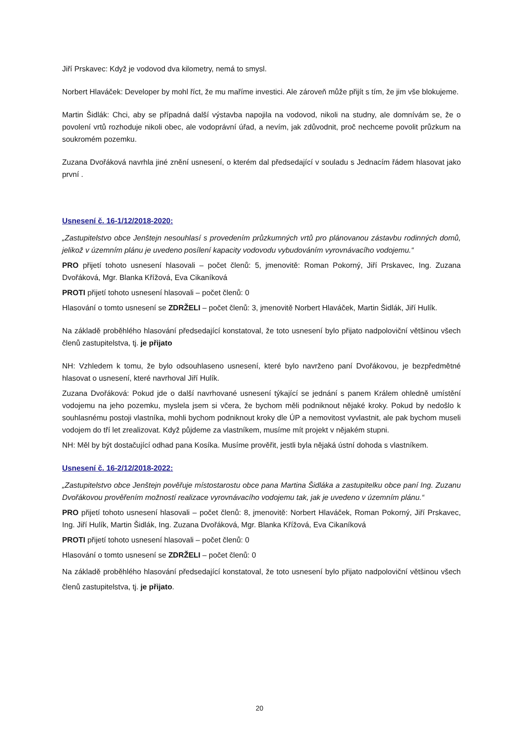Jiří Prskavec: Když je vodovod dva kilometry, nemá to smysl.
Norbert Hlaváček: Developer by mohl říct, že mu maříme investici. Ale zároveň může přijít s tím, že jim vše blokujeme.
Martin Šidlák: Chci, aby se případná další výstavba napojila na vodovod, nikoli na studny, ale domnívám se, že o povolení vrtů rozhoduje nikoli obec, ale vodoprávní úřad, a nevím, jak zdůvodnit, proč nechceme povolit průzkum na soukromém pozemku.
Zuzana Dvořáková navrhla jiné znění usnesení, o kterém dal předsedající v souladu s Jednacím řádem hlasovat jako první .
Usnesení č. 16-1/12/2018-2020:
„Zastupitelstvo obce Jenštejn nesouhlasí s provedením průzkumných vrtů pro plánovanou zástavbu rodinných domů, jelikož v územním plánu je uvedeno posílení kapacity vodovodu vybudováním vyrovnávacího vodojemu.“
PRO přijetí tohoto usnesení hlasovali – počet členů: 5, jmenovitě: Roman Pokorný, Jiří Prskavec, Ing. Zuzana Dvořáková, Mgr. Blanka Křížová, Eva Cikaníková
PROTI přijetí tohoto usnesení hlasovali – počet členů: 0
Hlasování o tomto usnesení se ZDRŽELI – počet členů: 3, jmenovitě Norbert Hlaváček, Martin Šidlák, Jiří Hulík.
Na základě proběhlého hlasování předsedající konstatoval, že toto usnesení bylo přijato nadpoloviční většinou všech členů zastupitelstva, tj. je přijato
NH: Vzhledem k tomu, že bylo odsouhlaseno usnesení, které bylo navrženo paní Dvořákovou, je bezpředmětné hlasovat o usnesení, které navrhoval Jiří Hulík.
Zuzana Dvořáková: Pokud jde o další navrhované usnesení týkající se jednání s panem Králem ohledně umístění vodojemu na jeho pozemku, myslela jsem si včera, že bychom měli podniknout nějaké kroky. Pokud by nedošlo k souhlasnému postoji vlastníka, mohli bychom podniknout kroky dle ÚP a nemovitost vyvlastnit, ale pak bychom museli vodojem do tří let zrealizovat. Když půjdeme za vlastníkem, musíme mít projekt v nějakém stupni.
NH: Měl by být dostačující odhad pana Kosíka. Musíme prověřit, jestli byla nějaká ústní dohoda s vlastníkem.
Usnesení č. 16-2/12/2018-2022:
„Zastupitelstvo obce Jenštejn pověřuje místostarostu obce pana Martina Šidláka a zastupitelku obce paní Ing. Zuzanu Dvořákovou prověřením možností realizace vyrovnávacího vodojemu tak, jak je uvedeno v územním plánu.“
PRO přijetí tohoto usnesení hlasovali – počet členů: 8, jmenovitě: Norbert Hlaváček, Roman Pokorný, Jiří Prskavec, Ing. Jiří Hulík, Martin Šidlák, Ing. Zuzana Dvořáková, Mgr. Blanka Křížová, Eva Cikaníková
PROTI přijetí tohoto usnesení hlasovali – počet členů: 0
Hlasování o tomto usnesení se ZDRŽELI – počet členů: 0
Na základě proběhlého hlasování předsedající konstatoval, že toto usnesení bylo přijato nadpoloviční většinou všech členů zastupitelstva, tj. je přijato.
20